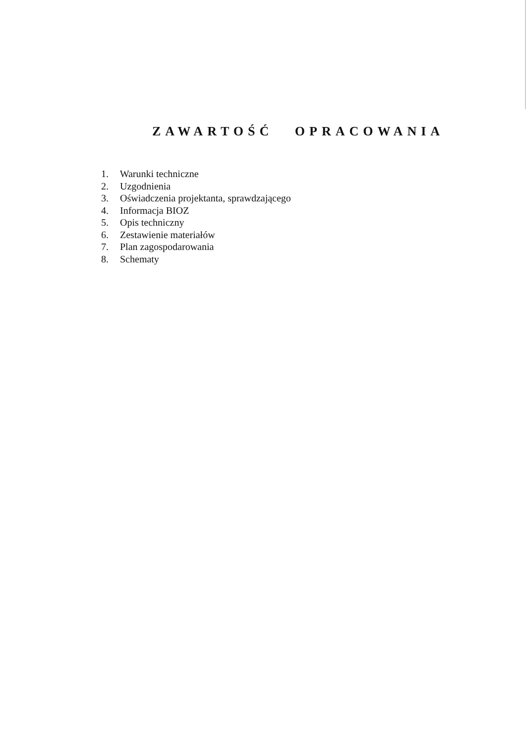ZAWARTOŚĆ OPRACOWANIA
1. Warunki techniczne
2. Uzgodnienia
3. Oświadczenia projektanta, sprawdzającego
4. Informacja BIOZ
5. Opis techniczny
6. Zestawienie materiałów
7. Plan zagospodarowania
8. Schematy